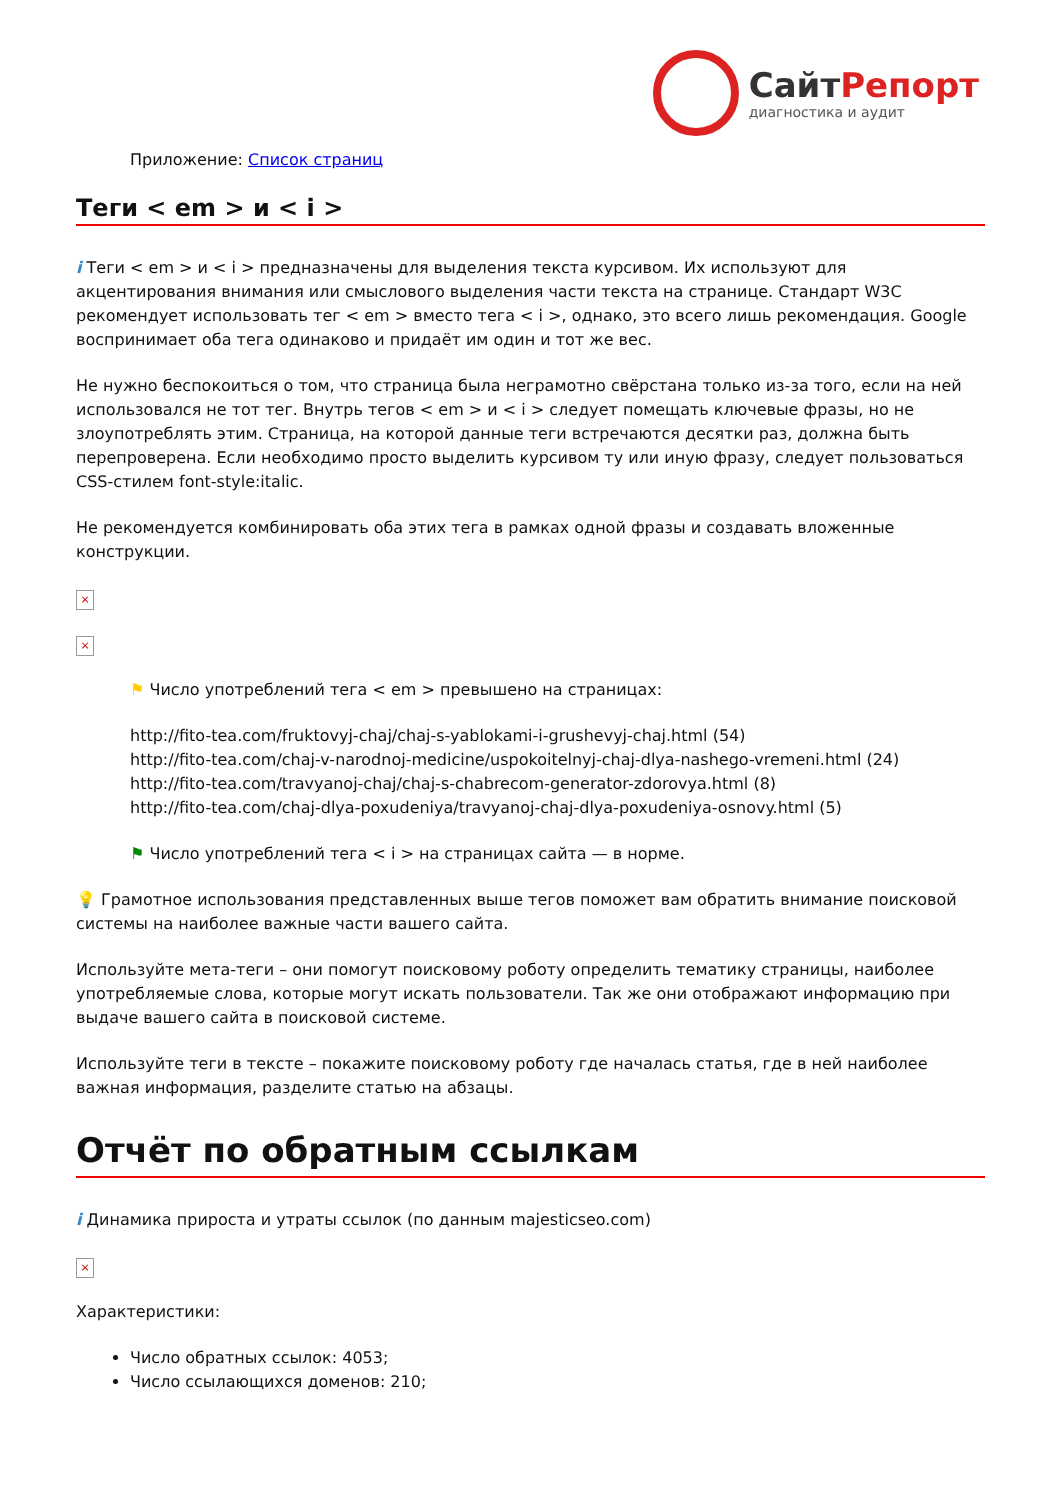СайтРепорт
диагностика и аудит
Приложение: Список страниц
Теги < em > и < i >
i Теги < em > и < i > предназначены для выделения текста курсивом. Их используют для акцентирования внимания или смыслового выделения части текста на странице. Стандарт W3C рекомендует использовать тег < em > вместо тега < i >, однако, это всего лишь рекомендация. Google воспринимает оба тега одинаково и придаёт им один и тот же вес.
Не нужно беспокоиться о том, что страница была неграмотно свёрстана только из-за того, если на ней использовался не тот тег. Внутрь тегов < em > и < i > следует помещать ключевые фразы, но не злоупотреблять этим. Страница, на которой данные теги встречаются десятки раз, должна быть перепроверена. Если необходимо просто выделить курсивом ту или иную фразу, следует пользоваться CSS-стилем font-style:italic.
Не рекомендуется комбинировать оба этих тега в рамках одной фразы и создавать вложенные конструкции.
×
×
⚑ Число употреблений тега < em > превышено на страницах:
http://fito-tea.com/fruktovyj-chaj/chaj-s-yablokami-i-grushevyj-chaj.html (54)
http://fito-tea.com/chaj-v-narodnoj-medicine/uspokoitelnyj-chaj-dlya-nashego-vremeni.html (24)
http://fito-tea.com/travyanoj-chaj/chaj-s-chabrecom-generator-zdorovya.html (8)
http://fito-tea.com/chaj-dlya-poxudeniya/travyanoj-chaj-dlya-poxudeniya-osnovy.html (5)
⚑ Число употреблений тега < i > на страницах сайта — в норме.
💡 Грамотное использования представленных выше тегов поможет вам обратить внимание поисковой системы на наиболее важные части вашего сайта.
Используйте мета-теги – они помогут поисковому роботу определить тематику страницы, наиболее употребляемые слова, которые могут искать пользователи. Так же они отображают информацию при выдаче вашего сайта в поисковой системе.
Используйте теги в тексте – покажите поисковому роботу где началась статья, где в ней наиболее важная информация, разделите статью на абзацы.
Отчёт по обратным ссылкам
i Динамика прироста и утраты ссылок (по данным majesticseo.com)
×
Характеристики:
Число обратных ссылок: 4053;
Число ссылающихся доменов: 210;